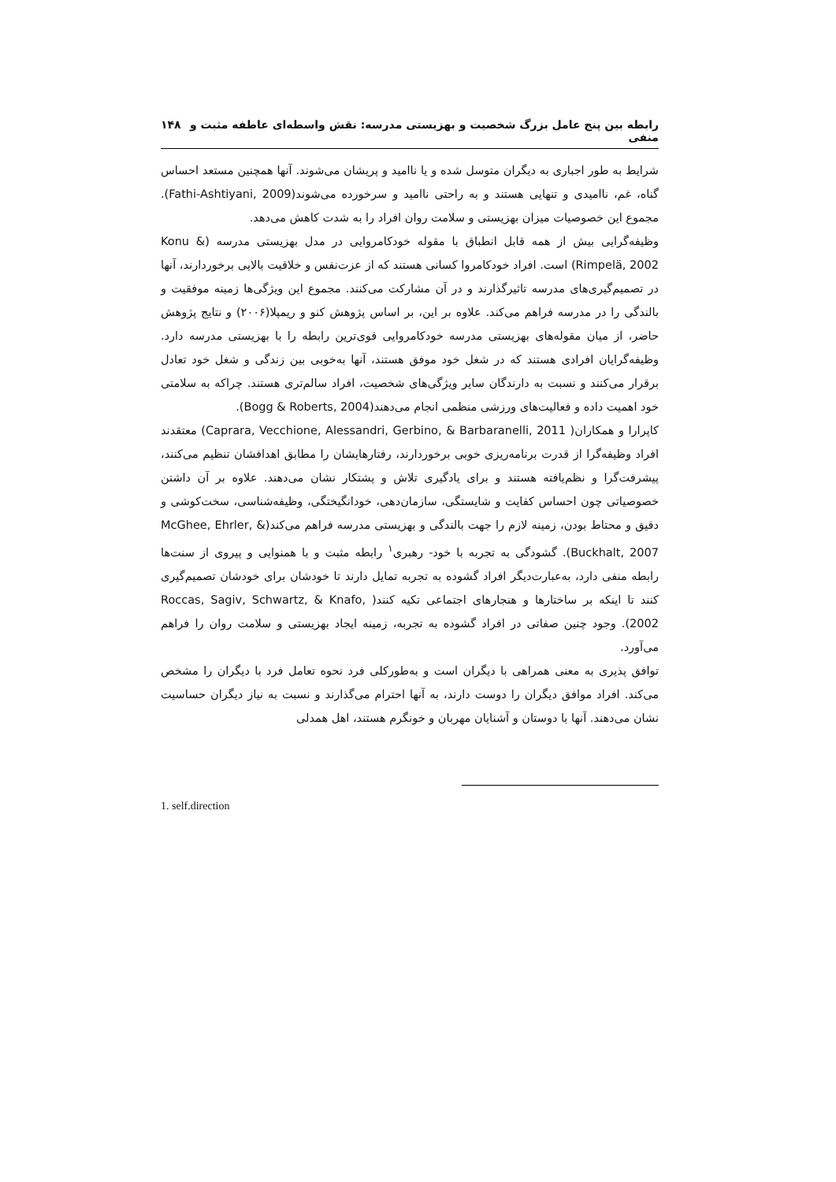رابطه بین پنج عامل بزرگ شخصیت و بهزیستی مدرسه: نقش واسطه‌ای عاطفه مثبت و منفی ۱۴۸
شرایط به طور اجباری به دیگران متوسل شده و یا ناامید و پریشان می‌شوند. آنها همچنین مستعد احساس گناه، غم، ناامیدی و تنهایی هستند و به راحتی ناامید و سرخورده می‌شوند(Fathi-Ashtiyani, 2009). مجموع این خصوصیات میزان بهزیستی و سلامت روان افراد را به شدت کاهش می‌دهد.
وظیفه‌گرایی بیش از همه قابل انطباق با مقوله خودکامروایی در مدل بهزیستی مدرسه (Konu & Rimpelä, 2002) است. افراد خودکامروا کسانی هستند که از عزت‌نفس و خلاقیت بالایی برخوردارند، آنها در تصمیم‌گیری‌های مدرسه تاثیرگذارند و در آن مشارکت می‌کنند. مجموع این ویژگی‌ها زمینه موفقیت و بالندگی را در مدرسه فراهم می‌کند. علاوه بر این، بر اساس پژوهش کنو و ریمپلا(۲۰۰۶) و نتایج پژوهش حاضر، از میان مقوله‌های بهزیستی مدرسه خودکامروایی قوی‌ترین رابطه را با بهزیستی مدرسه دارد. وظیفه‌گرایان افرادی هستند که در شغل خود موفق هستند، آنها به‌خوبی بین زندگی و شغل خود تعادل برقرار می‌کنند و نسبت به دارندگان سایر ویژگی‌های شخصیت، افراد سالم‌تری هستند. چراکه به سلامتی خود اهمیت داده و فعالیت‌های ورزشی منظمی انجام می‌دهند(Bogg & Roberts, 2004).
کاپرارا و همکاران( Caprara, Vecchione, Alessandri, Gerbino, & Barbaranelli, 2011) معتقدند افراد وظیفه‌گرا از قدرت برنامه‌ریزی خوبی برخوردارند، رفتارهایشان را مطابق اهدافشان تنظیم می‌کنند، پیشرفت‌گرا و نظم‌یافته هستند و برای یادگیری تلاش و پشتکار نشان می‌دهند. علاوه بر آن داشتن خصوصیاتی چون احساس کفایت و شایستگی، سازمان‌دهی، خودانگیختگی، وظیفه‌شناسی، سخت‌کوشی و دقیق و محتاط بودن، زمینه لازم را جهت بالندگی و بهزیستی مدرسه فراهم می‌کند(McGhee, Ehrler, & Buckhalt, 2007). گشودگی به تجربه با خود- رهبری<sup>۱</sup> رابطه مثبت و با همنوایی و پیروی از سنت‌ها رابطه منفی دارد، به‌عبارت‌دیگر افراد گشوده به تجربه تمایل دارند تا خودشان برای خودشان تصمیم‌گیری کنند تا اینکه بر ساختارها و هنجارهای اجتماعی تکیه کنند( Roccas, Sagiv, Schwartz, & Knafo, 2002). وجود چنین صفاتی در افراد گشوده به تجربه، زمینه ایجاد بهزیستی و سلامت روان را فراهم می‌آورد.
توافق پذیری به معنی همراهی با دیگران است و به‌طورکلی فرد نحوه تعامل فرد با دیگران را مشخص می‌کند. افراد موافق دیگران را دوست دارند، به آنها احترام می‌گذارند و نسبت به نیاز دیگران حساسیت نشان می‌دهند. آنها با دوستان و آشنایان مهربان و خونگرم هستند، اهل همدلی
1. self.direction